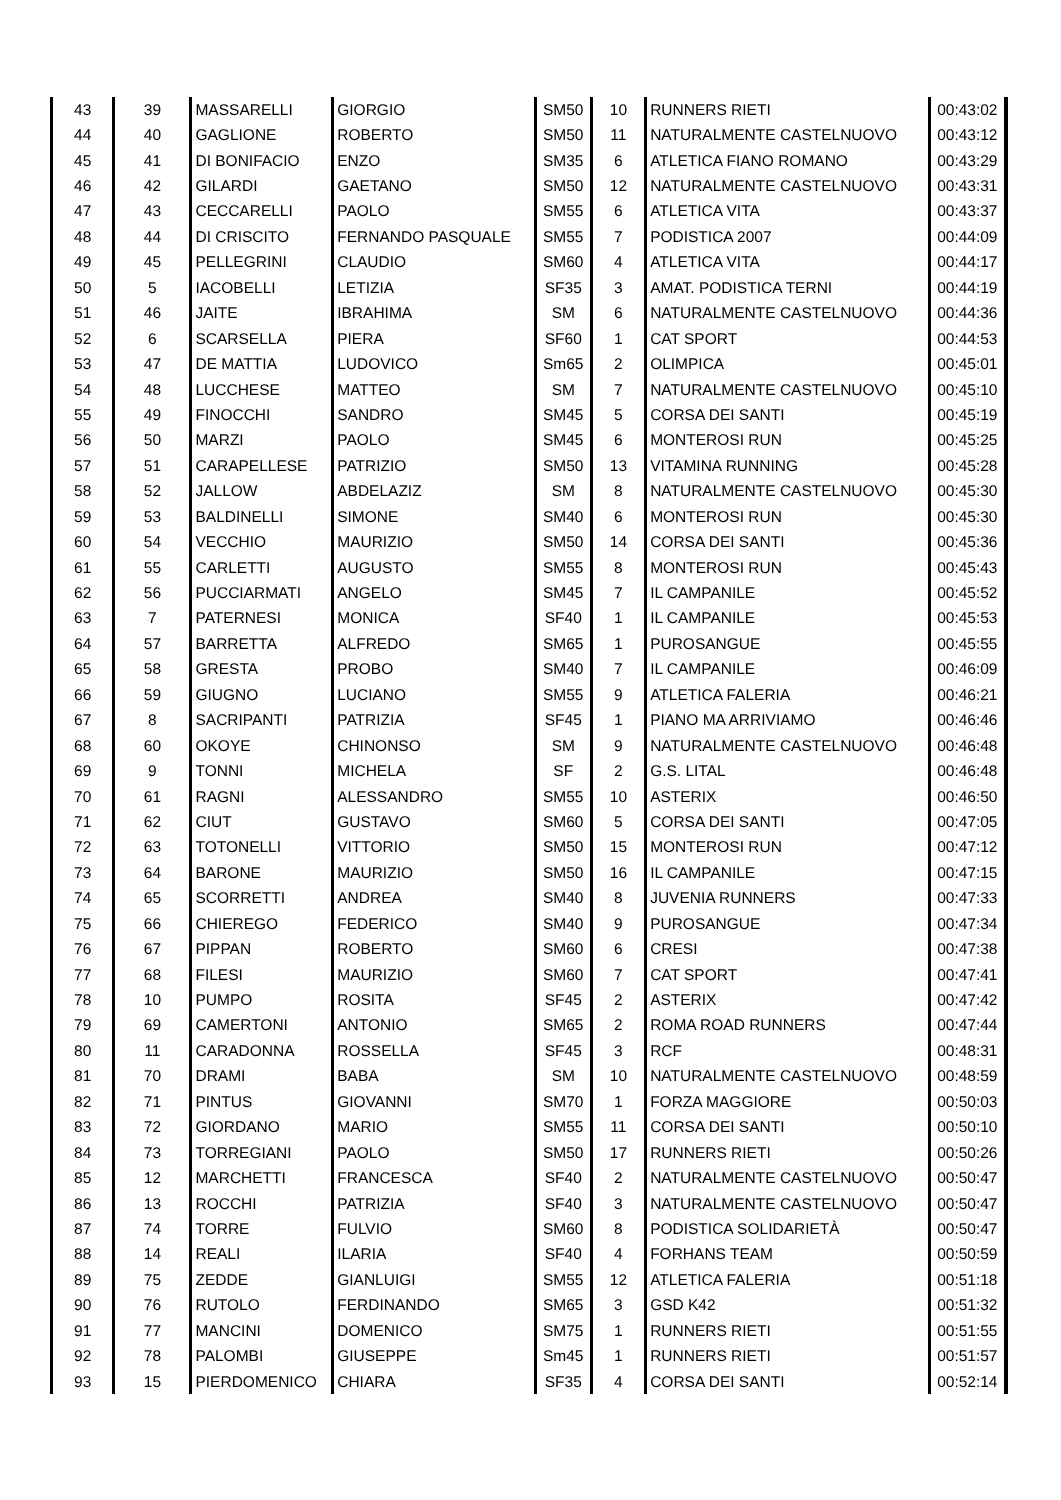| 43 | 39 | MASSARELLI | GIORGIO | SM50 | 10 | RUNNERS RIETI | 00:43:02 |
| 44 | 40 | GAGLIONE | ROBERTO | SM50 | 11 | NATURALMENTE CASTELNUOVO | 00:43:12 |
| 45 | 41 | DI BONIFACIO | ENZO | SM35 | 6 | ATLETICA FIANO ROMANO | 00:43:29 |
| 46 | 42 | GILARDI | GAETANO | SM50 | 12 | NATURALMENTE CASTELNUOVO | 00:43:31 |
| 47 | 43 | CECCARELLI | PAOLO | SM55 | 6 | ATLETICA VITA | 00:43:37 |
| 48 | 44 | DI CRISCITO | FERNANDO PASQUALE | SM55 | 7 | PODISTICA 2007 | 00:44:09 |
| 49 | 45 | PELLEGRINI | CLAUDIO | SM60 | 4 | ATLETICA VITA | 00:44:17 |
| 50 | 5 | IACOBELLI | LETIZIA | SF35 | 3 | AMAT. PODISTICA TERNI | 00:44:19 |
| 51 | 46 | JAITE | IBRAHIMA | SM | 6 | NATURALMENTE CASTELNUOVO | 00:44:36 |
| 52 | 6 | SCARSELLA | PIERA | SF60 | 1 | CAT SPORT | 00:44:53 |
| 53 | 47 | DE MATTIA | LUDOVICO | Sm65 | 2 | OLIMPICA | 00:45:01 |
| 54 | 48 | LUCCHESE | MATTEO | SM | 7 | NATURALMENTE CASTELNUOVO | 00:45:10 |
| 55 | 49 | FINOCCHI | SANDRO | SM45 | 5 | CORSA DEI SANTI | 00:45:19 |
| 56 | 50 | MARZI | PAOLO | SM45 | 6 | MONTEROSI RUN | 00:45:25 |
| 57 | 51 | CARAPELLESE | PATRIZIO | SM50 | 13 | VITAMINA RUNNING | 00:45:28 |
| 58 | 52 | JALLOW | ABDELAZIZ | SM | 8 | NATURALMENTE CASTELNUOVO | 00:45:30 |
| 59 | 53 | BALDINELLI | SIMONE | SM40 | 6 | MONTEROSI RUN | 00:45:30 |
| 60 | 54 | VECCHIO | MAURIZIO | SM50 | 14 | CORSA DEI SANTI | 00:45:36 |
| 61 | 55 | CARLETTI | AUGUSTO | SM55 | 8 | MONTEROSI RUN | 00:45:43 |
| 62 | 56 | PUCCIARMATI | ANGELO | SM45 | 7 | IL CAMPANILE | 00:45:52 |
| 63 | 7 | PATERNESI | MONICA | SF40 | 1 | IL CAMPANILE | 00:45:53 |
| 64 | 57 | BARRETTA | ALFREDO | SM65 | 1 | PUROSANGUE | 00:45:55 |
| 65 | 58 | GRESTA | PROBO | SM40 | 7 | IL CAMPANILE | 00:46:09 |
| 66 | 59 | GIUGNO | LUCIANO | SM55 | 9 | ATLETICA FALERIA | 00:46:21 |
| 67 | 8 | SACRIPANTI | PATRIZIA | SF45 | 1 | PIANO MA ARRIVIAMO | 00:46:46 |
| 68 | 60 | OKOYE | CHINONSO | SM | 9 | NATURALMENTE CASTELNUOVO | 00:46:48 |
| 69 | 9 | TONNI | MICHELA | SF | 2 | G.S. LITAL | 00:46:48 |
| 70 | 61 | RAGNI | ALESSANDRO | SM55 | 10 | ASTERIX | 00:46:50 |
| 71 | 62 | CIUT | GUSTAVO | SM60 | 5 | CORSA DEI SANTI | 00:47:05 |
| 72 | 63 | TOTONELLI | VITTORIO | SM50 | 15 | MONTEROSI RUN | 00:47:12 |
| 73 | 64 | BARONE | MAURIZIO | SM50 | 16 | IL CAMPANILE | 00:47:15 |
| 74 | 65 | SCORRETTI | ANDREA | SM40 | 8 | JUVENIA RUNNERS | 00:47:33 |
| 75 | 66 | CHIEREGO | FEDERICO | SM40 | 9 | PUROSANGUE | 00:47:34 |
| 76 | 67 | PIPPAN | ROBERTO | SM60 | 6 | CRESI | 00:47:38 |
| 77 | 68 | FILESI | MAURIZIO | SM60 | 7 | CAT SPORT | 00:47:41 |
| 78 | 10 | PUMPO | ROSITA | SF45 | 2 | ASTERIX | 00:47:42 |
| 79 | 69 | CAMERTONI | ANTONIO | SM65 | 2 | ROMA ROAD RUNNERS | 00:47:44 |
| 80 | 11 | CARADONNA | ROSSELLA | SF45 | 3 | RCF | 00:48:31 |
| 81 | 70 | DRAMI | BABA | SM | 10 | NATURALMENTE CASTELNUOVO | 00:48:59 |
| 82 | 71 | PINTUS | GIOVANNI | SM70 | 1 | FORZA MAGGIORE | 00:50:03 |
| 83 | 72 | GIORDANO | MARIO | SM55 | 11 | CORSA DEI SANTI | 00:50:10 |
| 84 | 73 | TORREGIANI | PAOLO | SM50 | 17 | RUNNERS RIETI | 00:50:26 |
| 85 | 12 | MARCHETTI | FRANCESCA | SF40 | 2 | NATURALMENTE CASTELNUOVO | 00:50:47 |
| 86 | 13 | ROCCHI | PATRIZIA | SF40 | 3 | NATURALMENTE CASTELNUOVO | 00:50:47 |
| 87 | 74 | TORRE | FULVIO | SM60 | 8 | PODISTICA SOLIDARIETÀ | 00:50:47 |
| 88 | 14 | REALI | ILARIA | SF40 | 4 | FORHANS TEAM | 00:50:59 |
| 89 | 75 | ZEDDE | GIANLUIGI | SM55 | 12 | ATLETICA FALERIA | 00:51:18 |
| 90 | 76 | RUTOLO | FERDINANDO | SM65 | 3 | GSD K42 | 00:51:32 |
| 91 | 77 | MANCINI | DOMENICO | SM75 | 1 | RUNNERS RIETI | 00:51:55 |
| 92 | 78 | PALOMBI | GIUSEPPE | Sm45 | 1 | RUNNERS RIETI | 00:51:57 |
| 93 | 15 | PIERDOMENICO | CHIARA | SF35 | 4 | CORSA DEI SANTI | 00:52:14 |